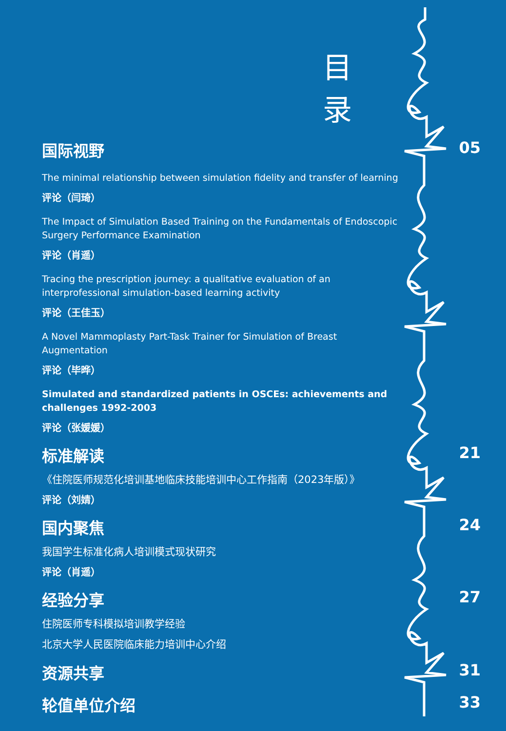目录
国际视野 05
The minimal relationship between simulation fidelity and transfer of learning
评论（闫琦）
The Impact of Simulation Based Training on the Fundamentals of Endoscopic Surgery Performance Examination
评论（肖遥）
Tracing the prescription journey: a qualitative evaluation of an interprofessional simulation-based learning activity
评论（王佳玉）
A Novel Mammoplasty Part-Task Trainer for Simulation of Breast Augmentation
评论（毕晔）
Simulated and standardized patients in OSCEs: achievements and challenges 1992-2003
评论（张媛媛）
标准解读 21
《住院医师规范化培训基地临床技能培训中心工作指南（2023年版）》
评论（刘婧）
国内聚焦 24
我国学生标准化病人培训模式现状研究
评论（肖遥）
经验分享 27
住院医师专科模拟培训教学经验
北京大学人民医院临床能力培训中心介绍
资源共享 31
轮值单位介绍 33